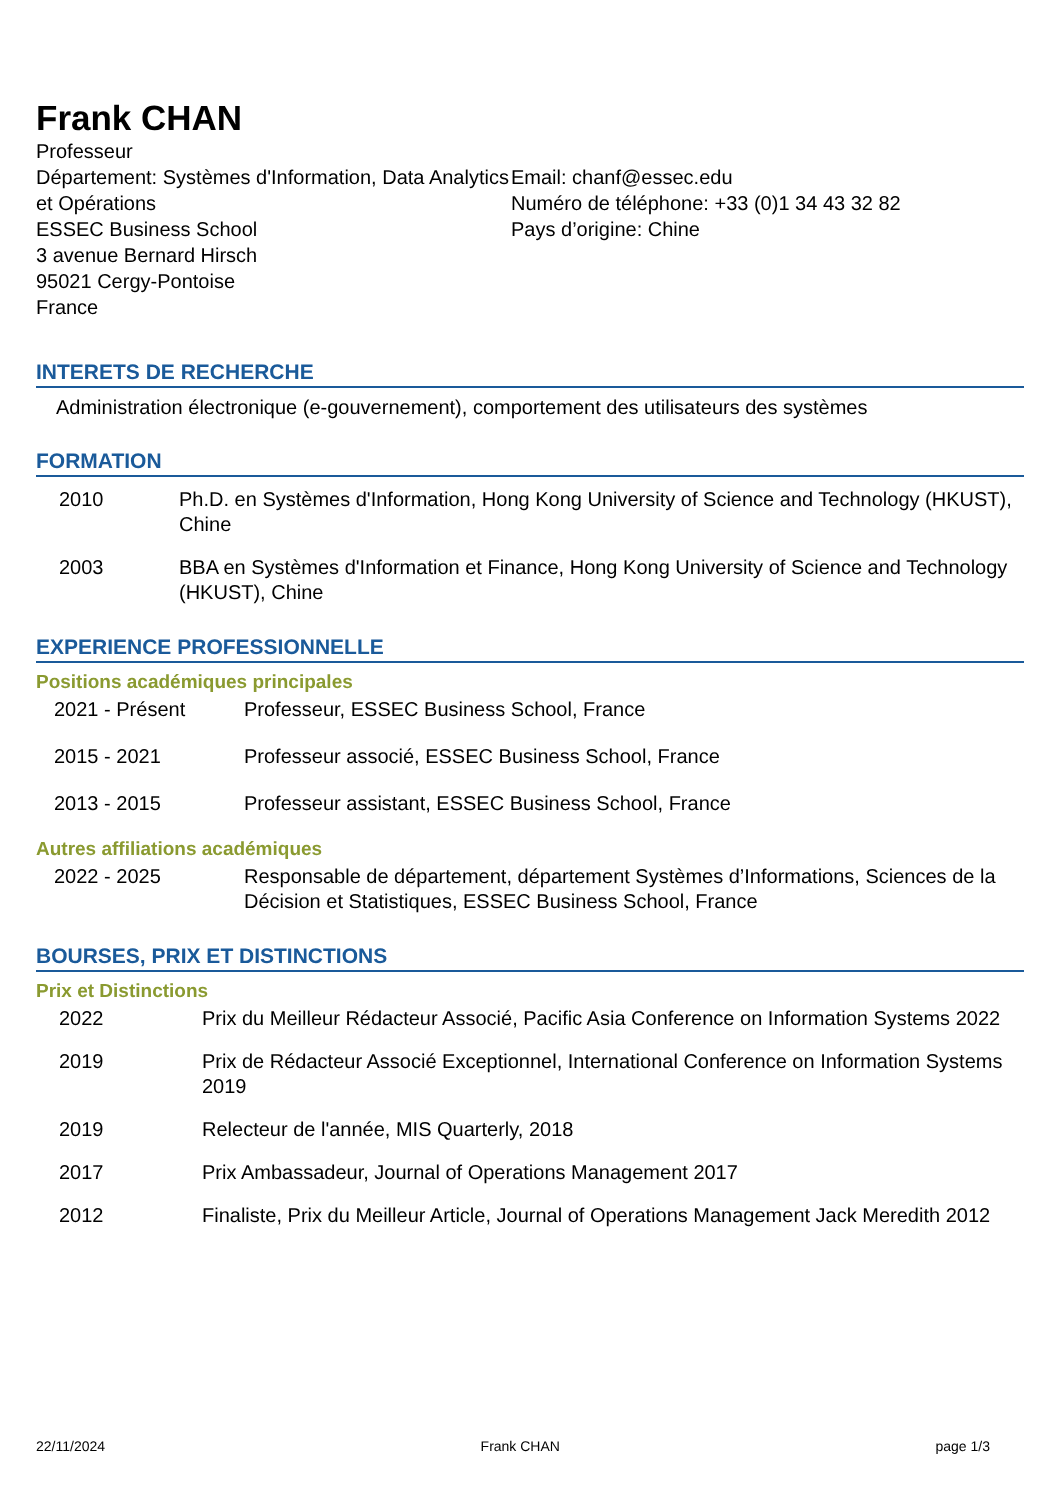Frank CHAN
Professeur
Département: Systèmes d'Information, Data Analytics et Opérations
ESSEC Business School
3 avenue Bernard Hirsch
95021 Cergy-Pontoise
France
Email: chanf@essec.edu
Numéro de téléphone: +33 (0)1 34 43 32 82
Pays d’origine: Chine
INTERETS DE RECHERCHE
Administration électronique (e-gouvernement), comportement des utilisateurs des systèmes
FORMATION
2010 Ph.D. en Systèmes d'Information, Hong Kong University of Science and Technology (HKUST), Chine
2003 BBA en Systèmes d'Information et Finance, Hong Kong University of Science and Technology (HKUST), Chine
EXPERIENCE PROFESSIONNELLE
Positions académiques principales
2021 - Présent Professeur, ESSEC Business School, France
2015 - 2021 Professeur associé, ESSEC Business School, France
2013 - 2015 Professeur assistant, ESSEC Business School, France
Autres affiliations académiques
2022 - 2025 Responsable de département, département Systèmes d’Informations, Sciences de la Décision et Statistiques, ESSEC Business School, France
BOURSES, PRIX ET DISTINCTIONS
Prix et Distinctions
2022 Prix du Meilleur Rédacteur Associé, Pacific Asia Conference on Information Systems 2022
2019 Prix de Rédacteur Associé Exceptionnel, International Conference on Information Systems 2019
2019 Relecteur de l'année, MIS Quarterly, 2018
2017 Prix Ambassadeur, Journal of Operations Management 2017
2012 Finaliste, Prix du Meilleur Article, Journal of Operations Management Jack Meredith 2012
22/11/2024 Frank CHAN page 1/3